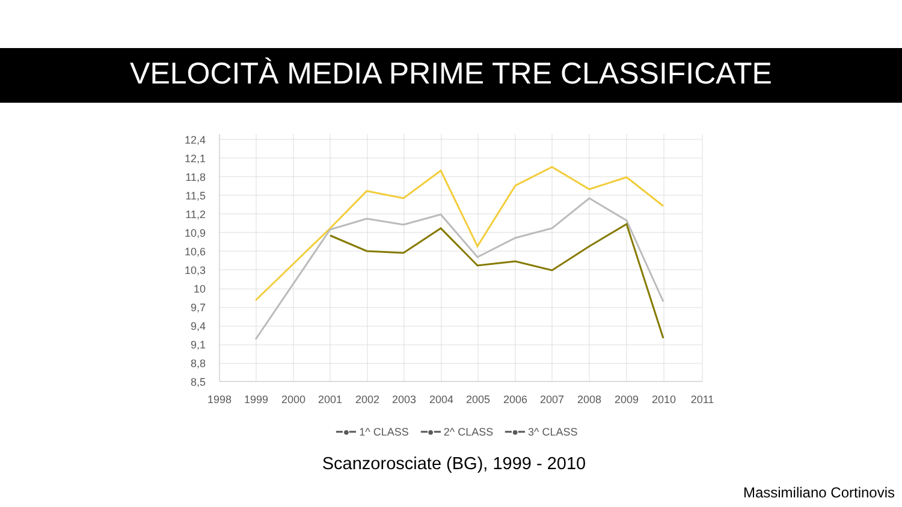VELOCITÀ MEDIA PRIME TRE CLASSIFICATE
12,4
12,1
11,8
11,5
11,2
10,9
10,6
10,3
10
9,7
9,4
9,1
8,8
8,5
1998
1999
2000
2001
2002
2003
2004
2005
2006
2007
2008
2009
2010
2011
━●━ 1^ CLASS ━●━ 2^ CLASS ━●━ 3^ CLASS
Scanzorosciate (BG), 1999 - 2010
Massimiliano Cortinovis